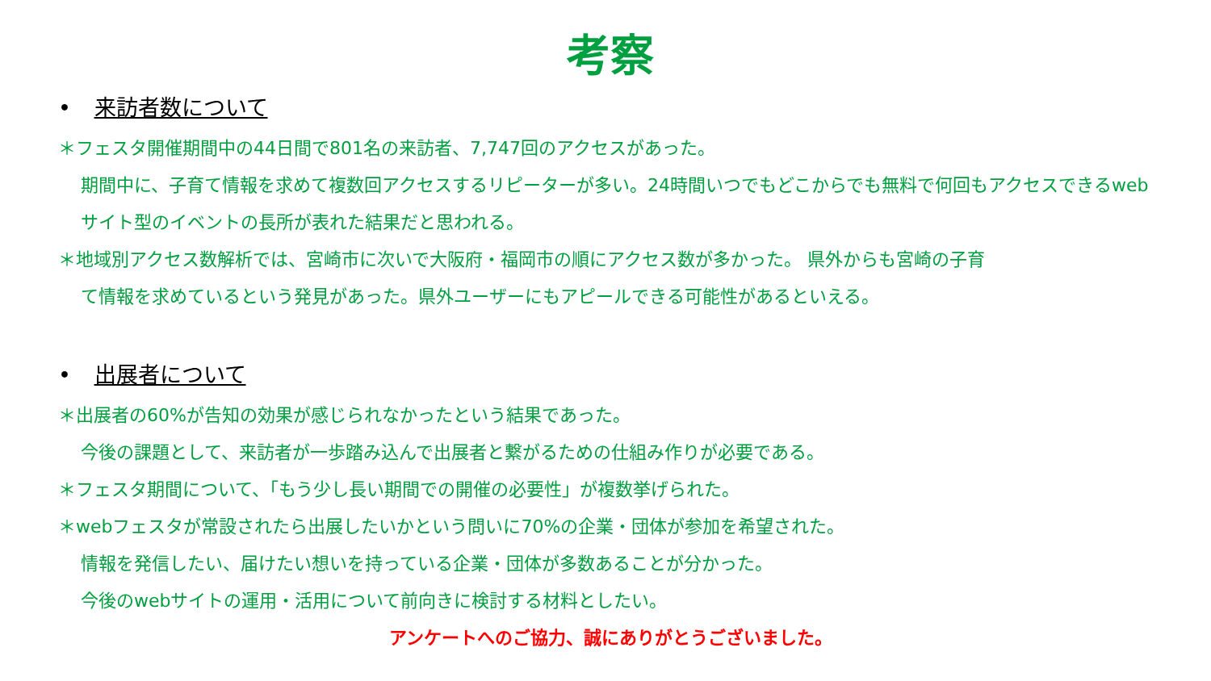考察
• 来訪者数について
＊フェスタ開催期間中の44日間で801名の来訪者、7,747回のアクセスがあった。
期間中に、子育て情報を求めて複数回アクセスするリピーターが多い。24時間いつでもどこからでも無料で何回もアクセスできるwebサイト型のイベントの長所が表れた結果だと思われる。
＊地域別アクセス数解析では、宮崎市に次いで大阪府・福岡市の順にアクセス数が多かった。 県外からも宮崎の子育
て情報を求めているという発見があった。県外ユーザーにもアピールできる可能性があるといえる。
• 出展者について
＊出展者の60%が告知の効果が感じられなかったという結果であった。
今後の課題として、来訪者が一歩踏み込んで出展者と繋がるための仕組み作りが必要である。
＊フェスタ期間について、「もう少し長い期間での開催の必要性」が複数挙げられた。
＊webフェスタが常設されたら出展したいかという問いに70%の企業・団体が参加を希望された。
情報を発信したい、届けたい想いを持っている企業・団体が多数あることが分かった。
今後のwebサイトの運用・活用について前向きに検討する材料としたい。
アンケートへのご協力、誠にありがとうございました。